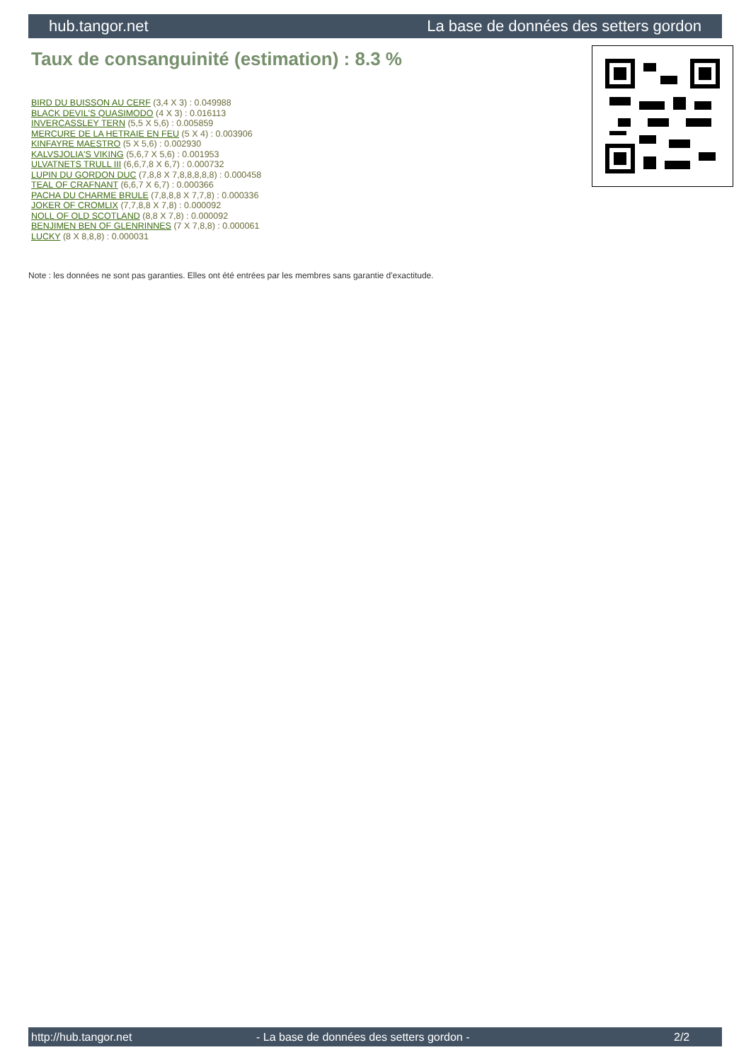hub.tangor.net La base de données des setters gordon
Taux de consanguinité (estimation) : 8.3 %
BIRD DU BUISSON AU CERF (3,4 X 3) : 0.049988
BLACK DEVIL'S QUASIMODO (4 X 3) : 0.016113
INVERCASSLEY TERN (5,5 X 5,6) : 0.005859
MERCURE DE LA HETRAIE EN FEU (5 X 4) : 0.003906
KINFAYRE MAESTRO (5 X 5,6) : 0.002930
KALVSJOLIA'S VIKING (5,6,7 X 5,6) : 0.001953
ULVATNETS TRULL III (6,6,7,8 X 6,7) : 0.000732
LUPIN DU GORDON DUC (7,8,8 X 7,8,8,8,8,8) : 0.000458
TEAL OF CRAFNANT (6,6,7 X 6,7) : 0.000366
PACHA DU CHARME BRULE (7,8,8,8 X 7,7,8) : 0.000336
JOKER OF CROMLIX (7,7,8,8 X 7,8) : 0.000092
NOLL OF OLD SCOTLAND (8,8 X 7,8) : 0.000092
BENJIMEN BEN OF GLENRINNES (7 X 7,8,8) : 0.000061
LUCKY (8 X 8,8,8) : 0.000031
Note : les données ne sont pas garanties. Elles ont été entrées par les membres sans garantie d'exactitude.
http://hub.tangor.net - La base de données des setters gordon - 2/2